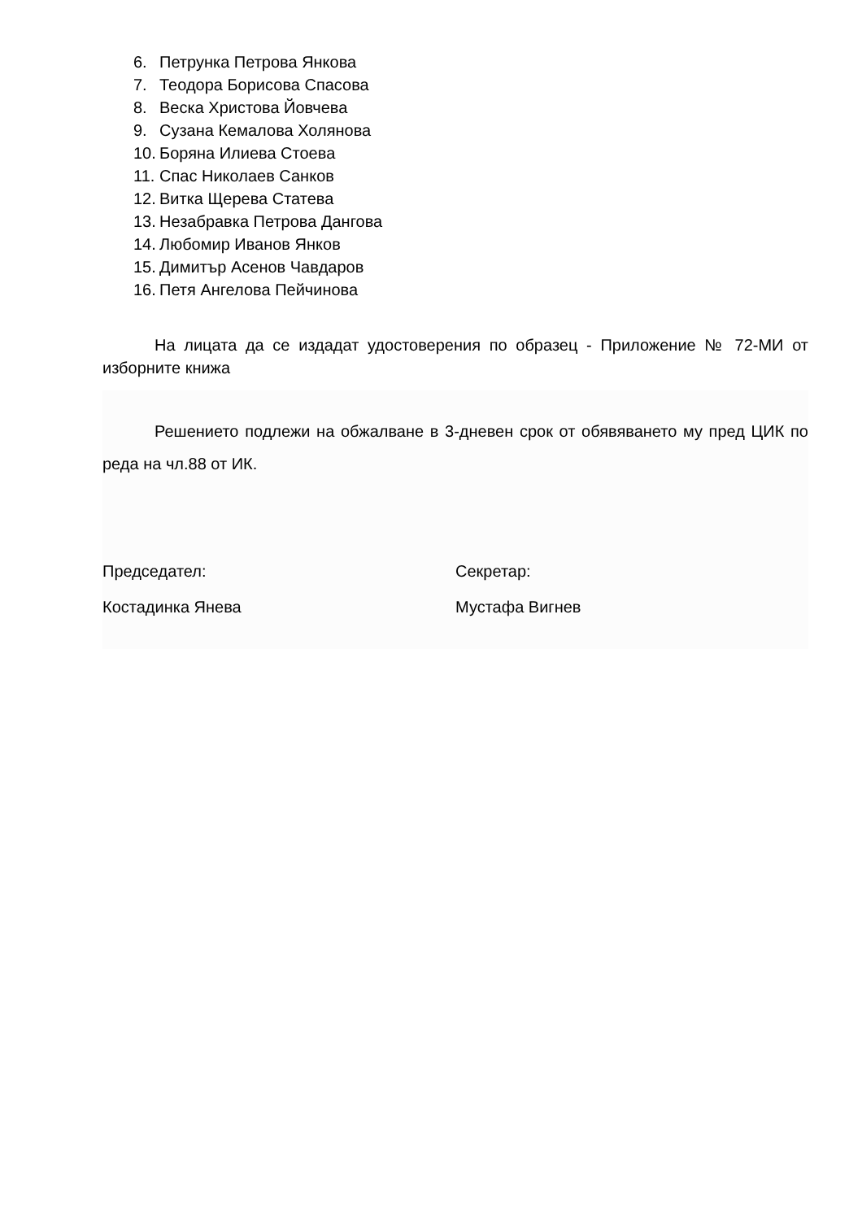6. Петрунка Петрова Янкова
7. Теодора Борисова Спасова
8. Веска Христова Йовчева
9. Сузана Кемалова Холянова
10. Боряна Илиева Стоева
11. Спас Николаев Санков
12. Витка Щерева Статева
13. Незабравка Петрова Дангова
14. Любомир Иванов Янков
15. Димитър Асенов Чавдаров
16. Петя Ангелова Пейчинова
На лицата да се издадат удостоверения по образец - Приложение № 72-МИ от изборните книжа
Решението подлежи на обжалване в 3-дневен срок от обявяването му пред ЦИК по реда на чл.88 от ИК.
Председател:
Костадинка Янева
Секретар:
Мустафа Вигнев